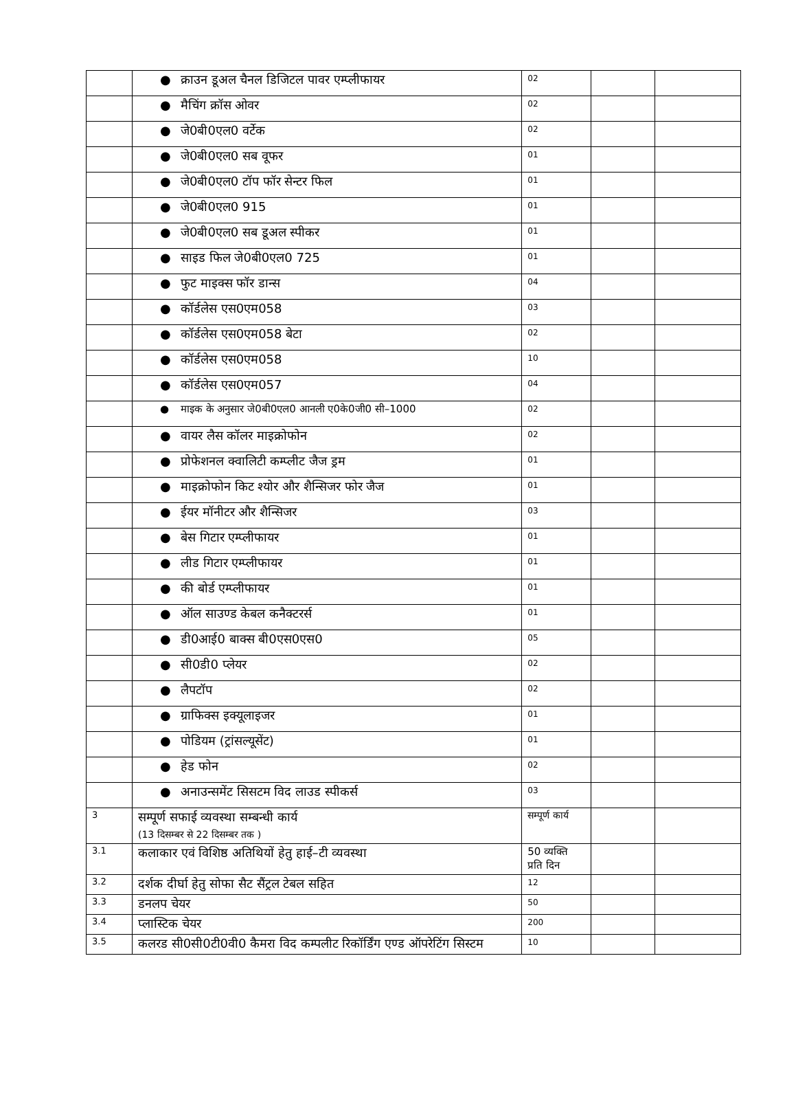| | ● क्राउन डूअल चैनल डिजिटल पावर एम्प्लीफायर | 02 | | |
| | ● मैचिंग क्रॉस ओवर | 02 | | |
| | ● जे0बी0एल0 वर्टेक | 02 | | |
| | ● जे0बी0एल0 सब वूफर | 01 | | |
| | ● जे0बी0एल0 टॉप फॉर सेन्टर फिल | 01 | | |
| | ● जे0बी0एल0 915 | 01 | | |
| | ● जे0बी0एल0 सब डूअल स्पीकर | 01 | | |
| | ● साइड फिल जे0बी0एल0 725 | 01 | | |
| | ● फुट माइक्स फॉर डान्स | 04 | | |
| | ● कॉर्डलेस एस0एम058 | 03 | | |
| | ● कॉर्डलेस एस0एम058 बेटा | 02 | | |
| | ● कॉर्डलेस एस0एम058 | 10 | | |
| | ● कॉर्डलेस एस0एम057 | 04 | | |
| | ● माइक के अनुसार जे0बी0एल0 आनली ए0के0जी0 सी–1000 | 02 | | |
| | ● वायर लैस कॉलर माइक्रोफोन | 02 | | |
| | ● प्रोफेशनल क्वालिटी कम्प्लीट जैज ड्रम | 01 | | |
| | ● माइक्रोफोन किट श्योर और शैन्सिजर फोर जैज | 01 | | |
| | ● ईयर मॉनीटर और शैन्सिजर | 03 | | |
| | ● बेस गिटार एम्प्लीफायर | 01 | | |
| | ● लीड गिटार एम्प्लीफायर | 01 | | |
| | ● की बोर्ड एम्प्लीफायर | 01 | | |
| | ● ऑल साउण्ड केबल कनैक्टरर्स | 01 | | |
| | ● डी0आई0 बाक्स बी0एस0एस0 | 05 | | |
| | ● सी0डी0 प्लेयर | 02 | | |
| | ● लैपटॉप | 02 | | |
| | ● ग्राफिक्स इक्यूलाइजर | 01 | | |
| | ● पोडियम (ट्रांसल्यूसेंट) | 01 | | |
| | ● हेड फोन | 02 | | |
| | ● अनाउन्समेंट सिसटम विद लाउड स्पीकर्स | 03 | | |
| 3 | सम्पूर्ण सफाई व्यवस्था सम्बन्धी कार्य (13 दिसम्बर से 22 दिसम्बर तक ) | सम्पूर्ण कार्य | | |
| 3.1 | कलाकार एवं विशिष्ठ अतिथियों हेतु हाई–टी व्यवस्था | 50 व्यक्ति प्रति दिन | | |
| 3.2 | दर्शक दीर्घा हेतु सोफा सैट सैंट्रल टेबल सहित | 12 | | |
| 3.3 | डनलप चेयर | 50 | | |
| 3.4 | प्लास्टिक चेयर | 200 | | |
| 3.5 | कलरड सी0सी0टी0वी0 कैमरा विद कम्पलीट रिकॉर्डिंग एण्ड ऑपरेटिंग सिस्टम | 10 | | |